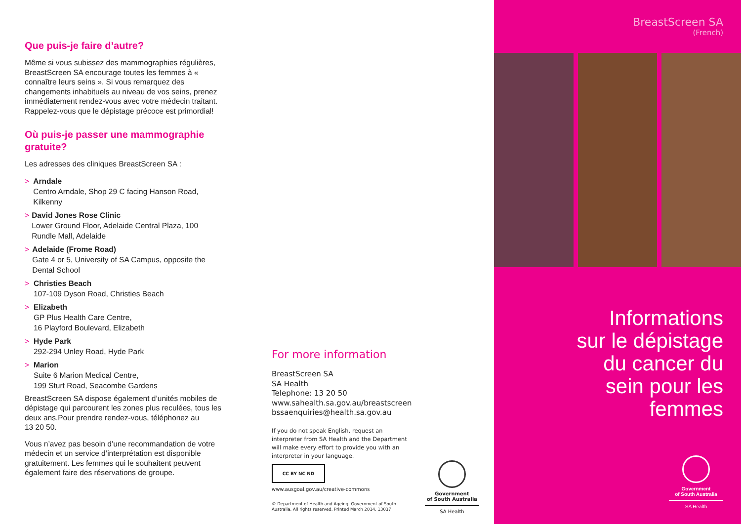Que puis-je faire d’autre?
Même si vous subissez des mammographies régulières, BreastScreen SA encourage toutes les femmes à « connaître leurs seins ». Si vous remarquez des changements inhabituels au niveau de vos seins, prenez immédiatement rendez-vous avec votre médecin traitant. Rappelez-vous que le dépistage précoce est primordial!
Où puis-je passer une mammographie gratuite?
Les adresses des cliniques BreastScreen SA :
> Arndale
Centro Arndale, Shop 29 C facing Hanson Road, Kilkenny
> David Jones Rose Clinic
Lower Ground Floor, Adelaide Central Plaza, 100 Rundle Mall, Adelaide
> Adelaide (Frome Road)
Gate 4 or 5, University of SA Campus, opposite the Dental School
> Christies Beach
107-109 Dyson Road, Christies Beach
> Elizabeth
GP Plus Health Care Centre,
16 Playford Boulevard, Elizabeth
> Hyde Park
292-294 Unley Road, Hyde Park
> Marion
Suite 6 Marion Medical Centre,
199 Sturt Road, Seacombe Gardens
BreastScreen SA dispose également d’unités mobiles de dépistage qui parcourent les zones plus reculées, tous les deux ans.Pour prendre rendez-vous, téléphonez au
13 20 50.
Vous n’avez pas besoin d’une recommandation de votre médecin et un service d’interprétation est disponible gratuitement. Les femmes qui le souhaitent peuvent également faire des réservations de groupe.
For more information
BreastScreen SA
SA Health
Telephone: 13 20 50
www.sahealth.sa.gov.au/breastscreen
bssaenquiries@health.sa.gov.au
If you do not speak English, request an interpreter from SA Health and the Department will make every effort to provide you with an interpreter in your language.
CC BY NC ND
www.ausgoal.gov.au/creative-commons
© Department of Health and Ageing, Government of South Australia. All rights reserved. Printed March 2014. 13037
Government
of South Australia
SA Health
BreastScreen SA
(French)
Informations
sur le dépistage
du cancer du
sein pour les
femmes
Government
of South Australia
SA Health